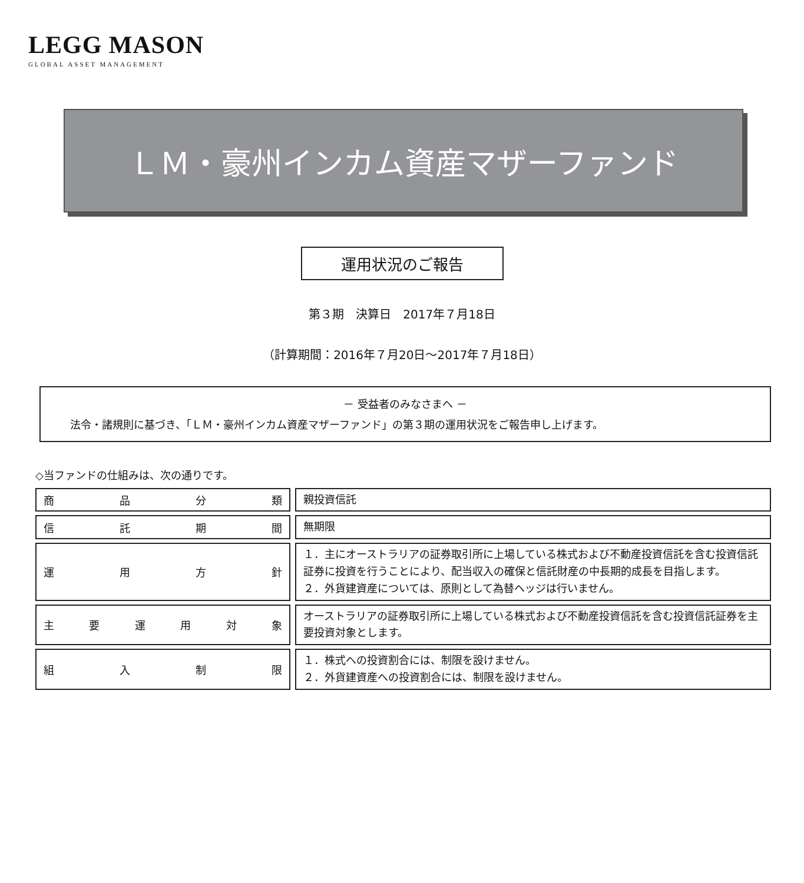LEGG MASON
GLOBAL ASSET MANAGEMENT
ＬＭ・豪州インカム資産マザーファンド
運用状況のご報告
第３期　決算日　2017年７月18日
（計算期間：2016年７月20日～2017年７月18日）
－ 受益者のみなさまへ －
法令・諸規則に基づき、「ＬＭ・豪州インカム資産マザーファンド」の第３期の運用状況をご報告申し上げます。
◇当ファンドの仕組みは、次の通りです。
| 商 品 分 類 | | 親投資信託 |
| 信 託 期 間 | | 無期限 |
| 運 用 方 針 | | １．主にオーストラリアの証券取引所に上場している株式および不動産投資信託を含む投資信託証券に投資を行うことにより、配当収入の確保と信託財産の中長期的成長を目指します。 ２．外貨建資産については、原則として為替ヘッジは行いません。 |
| 主 要 運 用 対 象 | | オーストラリアの証券取引所に上場している株式および不動産投資信託を含む投資信託証券を主要投資対象とします。 |
| 組 入 制 限 | | １．株式への投資割合には、制限を設けません。 ２．外貨建資産への投資割合には、制限を設けません。 |